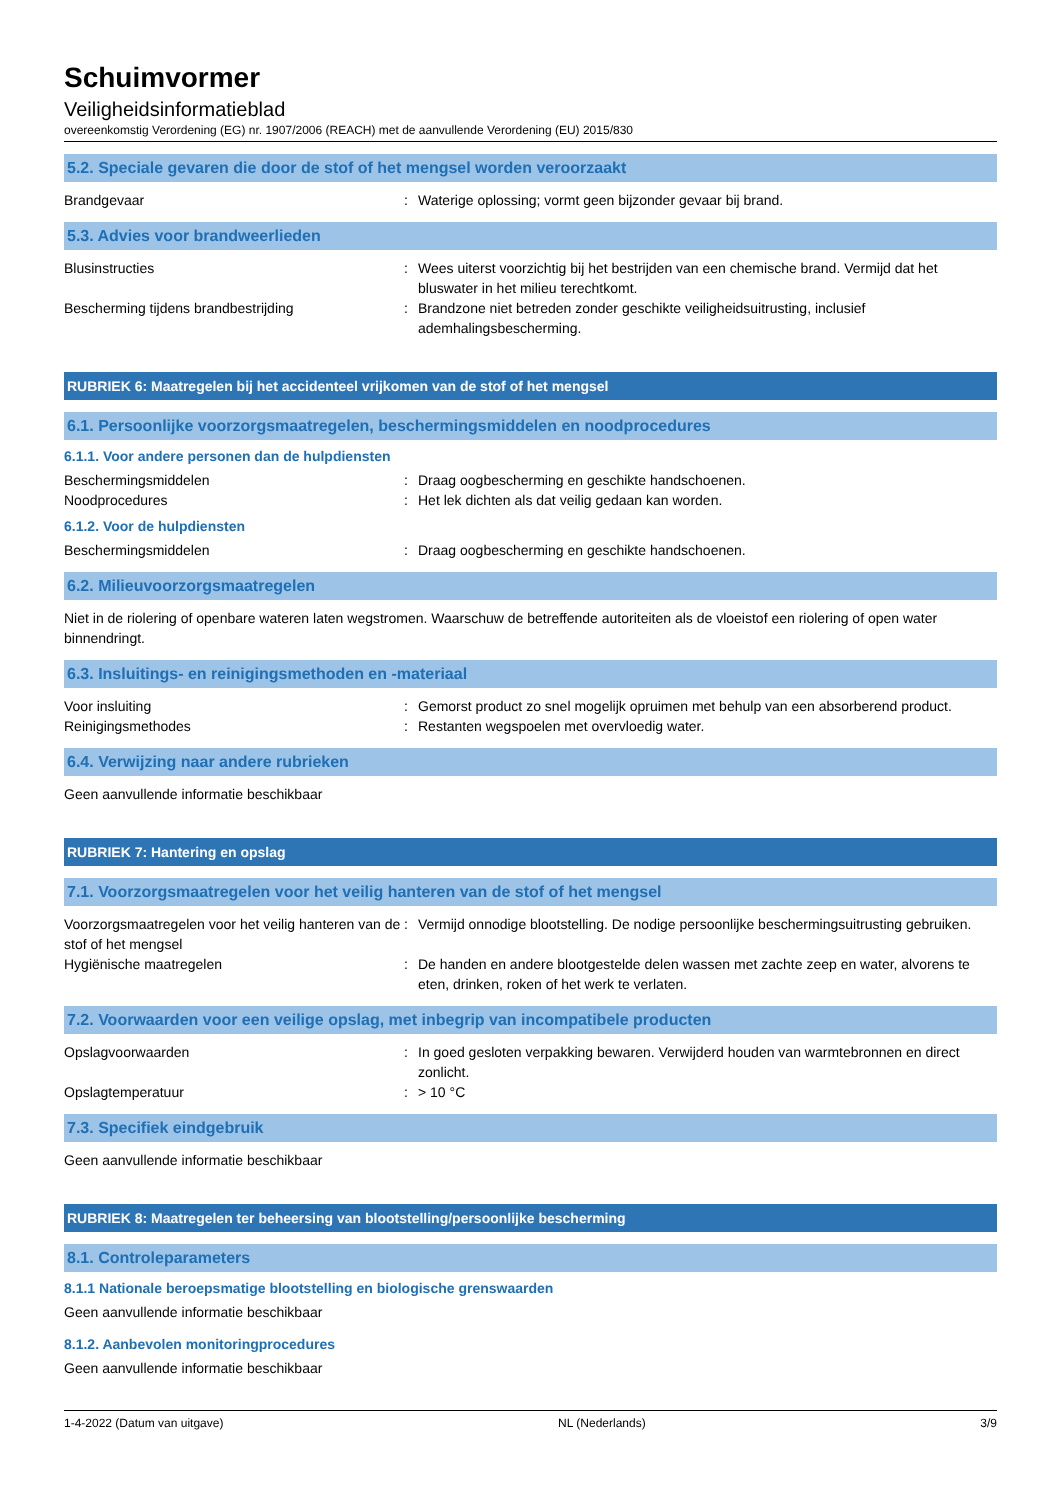Schuimvormer
Veiligheidsinformatieblad
overeenkomstig Verordening (EG) nr. 1907/2006 (REACH) met de aanvullende Verordening (EU) 2015/830
5.2. Speciale gevaren die door de stof of het mengsel worden veroorzaakt
Brandgevaar : Waterige oplossing; vormt geen bijzonder gevaar bij brand.
5.3. Advies voor brandweerlieden
Blusinstructies : Wees uiterst voorzichtig bij het bestrijden van een chemische brand. Vermijd dat het bluswater in het milieu terechtkomt.
Bescherming tijdens brandbestrijding : Brandzone niet betreden zonder geschikte veiligheidsuitrusting, inclusief ademhalingsbescherming.
RUBRIEK 6: Maatregelen bij het accidenteel vrijkomen van de stof of het mengsel
6.1. Persoonlijke voorzorgsmaatregelen, beschermingsmiddelen en noodprocedures
6.1.1. Voor andere personen dan de hulpdiensten
Beschermingsmiddelen : Draag oogbescherming en geschikte handschoenen.
Noodprocedures : Het lek dichten als dat veilig gedaan kan worden.
6.1.2. Voor de hulpdiensten
Beschermingsmiddelen : Draag oogbescherming en geschikte handschoenen.
6.2. Milieuvoorzorgsmaatregelen
Niet in de riolering of openbare wateren laten wegstromen. Waarschuw de betreffende autoriteiten als de vloeistof een riolering of open water binnendringt.
6.3. Insluitings- en reinigingsmethoden en -materiaal
Voor insluiting : Gemorst product zo snel mogelijk opruimen met behulp van een absorberend product.
Reinigingsmethodes : Restanten wegspoelen met overvloedig water.
6.4. Verwijzing naar andere rubrieken
Geen aanvullende informatie beschikbaar
RUBRIEK 7: Hantering en opslag
7.1. Voorzorgsmaatregelen voor het veilig hanteren van de stof of het mengsel
Voorzorgsmaatregelen voor het veilig hanteren van de stof of het mengsel
: Vermijd onnodige blootstelling. De nodige persoonlijke beschermingsuitrusting gebruiken.
Hygiënische maatregelen : De handen en andere blootgestelde delen wassen met zachte zeep en water, alvorens te eten, drinken, roken of het werk te verlaten.
7.2. Voorwaarden voor een veilige opslag, met inbegrip van incompatibele producten
Opslagvoorwaarden : In goed gesloten verpakking bewaren. Verwijderd houden van warmtebronnen en direct zonlicht.
Opslagtemperatuur : > 10 °C
7.3. Specifiek eindgebruik
Geen aanvullende informatie beschikbaar
RUBRIEK 8: Maatregelen ter beheersing van blootstelling/persoonlijke bescherming
8.1. Controleparameters
8.1.1 Nationale beroepsmatige blootstelling en biologische grenswaarden
Geen aanvullende informatie beschikbaar
8.1.2. Aanbevolen monitoringprocedures
Geen aanvullende informatie beschikbaar
1-4-2022 (Datum van uitgave) NL (Nederlands) 3/9